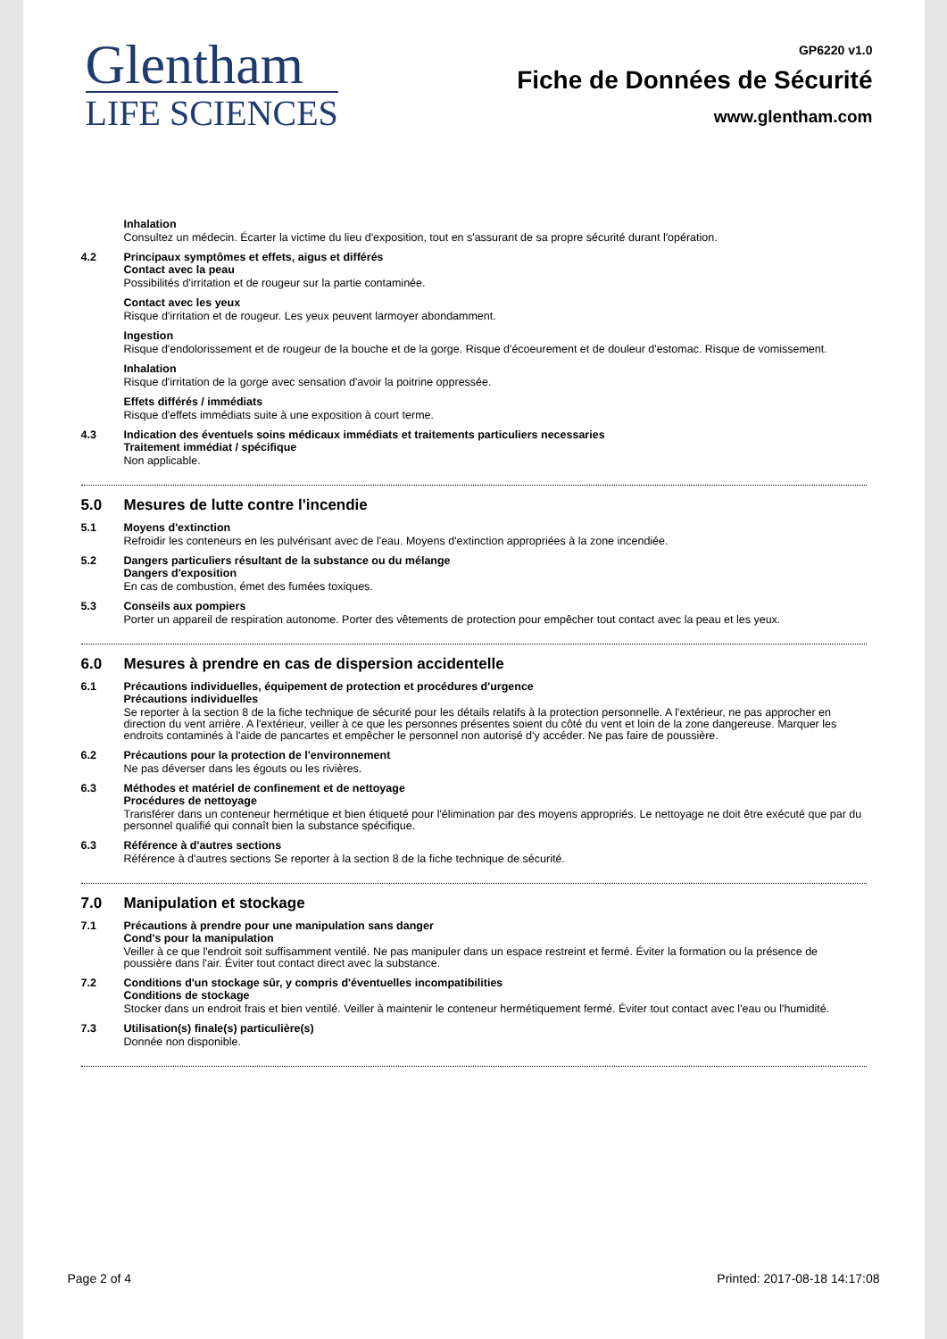Glentham
LIFE SCIENCES
GP6220 v1.0
Fiche de Données de Sécurité
www.glentham.com
Inhalation
Consultez un médecin. Écarter la victime du lieu d'exposition, tout en s'assurant de sa propre sécurité durant l'opération.
4.2 Principaux symptômes et effets, aigus et différés
Contact avec la peau
Possibilités d'irritation et de rougeur sur la partie contaminée.
Contact avec les yeux
Risque d'irritation et de rougeur. Les yeux peuvent larmoyer abondamment.
Ingestion
Risque d'endolorissement et de rougeur de la bouche et de la gorge. Risque d'écoeurement et de douleur d'estomac. Risque de vomissement.
Inhalation
Risque d'irritation de la gorge avec sensation d'avoir la poitrine oppressée.
Effets différés / immédiats
Risque d'effets immédiats suite à une exposition à court terme.
4.3 Indication des éventuels soins médicaux immédiats et traitements particuliers necessaries
Traitement immédiat / spécifique
Non applicable.
5.0 Mesures de lutte contre l'incendie
5.1 Moyens d'extinction
Refroidir les conteneurs en les pulvérisant avec de l'eau. Moyens d'extinction appropriées à la zone incendiée.
5.2 Dangers particuliers résultant de la substance ou du mélange
Dangers d'exposition
En cas de combustion, émet des fumées toxiques.
5.3 Conseils aux pompiers
Porter un appareil de respiration autonome. Porter des vêtements de protection pour empêcher tout contact avec la peau et les yeux.
6.0 Mesures à prendre en cas de dispersion accidentelle
6.1 Précautions individuelles, équipement de protection et procédures d'urgence
Précautions individuelles
Se reporter à la section 8 de la fiche technique de sécurité pour les détails relatifs à la protection personnelle. A l'extérieur, ne pas approcher en direction du vent arrière. A l'extérieur, veiller à ce que les personnes présentes soient du côté du vent et loin de la zone dangereuse. Marquer les endroits contaminés à l'aide de pancartes et empêcher le personnel non autorisé d'y accéder. Ne pas faire de poussière.
6.2 Précautions pour la protection de l'environnement
Ne pas déverser dans les égouts ou les rivières.
6.3 Méthodes et matériel de confinement et de nettoyage
Procédures de nettoyage
Transférer dans un conteneur hermétique et bien étiqueté pour l'élimination par des moyens appropriés. Le nettoyage ne doit être exécuté que par du personnel qualifié qui connaît bien la substance spécifique.
6.3 Référence à d'autres sections
Référence à d'autres sections Se reporter à la section 8 de la fiche technique de sécurité.
7.0 Manipulation et stockage
7.1 Précautions à prendre pour une manipulation sans danger
Cond's pour la manipulation
Veiller à ce que l'endroit soit suffisamment ventilé. Ne pas manipuler dans un espace restreint et fermé. Éviter la formation ou la présence de poussière dans l'air. Éviter tout contact direct avec la substance.
7.2 Conditions d'un stockage sûr, y compris d'éventuelles incompatibilities
Conditions de stockage
Stocker dans un endroit frais et bien ventilé. Veiller à maintenir le conteneur hermétiquement fermé. Éviter tout contact avec l'eau ou l'humidité.
7.3 Utilisation(s) finale(s) particulière(s)
Donnée non disponible.
Page 2 of 4 Printed: 2017-08-18 14:17:08